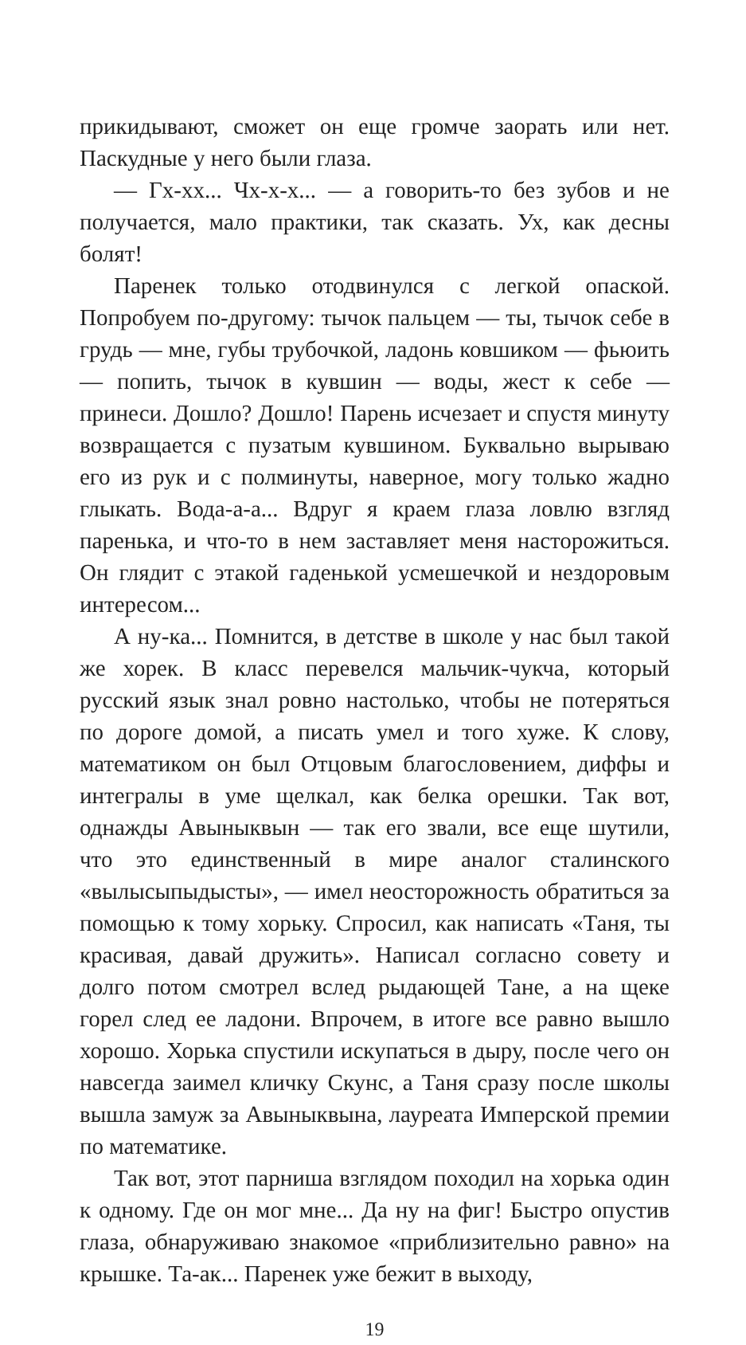прикидывают, сможет он еще громче заорать или нет. Паскудные у него были глаза.
— Гх-хх... Чх-х-х... — а говорить-то без зубов и не получается, мало практики, так сказать. Ух, как десны болят!
Паренек только отодвинулся с легкой опаской. Попробуем по-другому: тычок пальцем — ты, тычок себе в грудь — мне, губы трубочкой, ладонь ковшиком — фьюить — попить, тычок в кувшин — воды, жест к себе — принеси. Дошло? Дошло! Парень исчезает и спустя минуту возвращается с пузатым кувшином. Буквально вырываю его из рук и с полминуты, наверное, могу только жадно глыкать. Вода-а-а... Вдруг я краем глаза ловлю взгляд паренька, и что-то в нем заставляет меня насторожиться. Он глядит с этакой гаденькой усмешечкой и нездоровым интересом...
А ну-ка... Помнится, в детстве в школе у нас был такой же хорек. В класс перевелся мальчик-чукча, который русский язык знал ровно настолько, чтобы не потеряться по дороге домой, а писать умел и того хуже. К слову, математиком он был Отцовым благословением, диффы и интегралы в уме щелкал, как белка орешки. Так вот, однажды Авыныквын — так его звали, все еще шутили, что это единственный в мире аналог сталинского «вылысыпыдысты», — имел неосторожность обратиться за помощью к тому хорьку. Спросил, как написать «Таня, ты красивая, давай дружить». Написал согласно совету и долго потом смотрел вслед рыдающей Тане, а на щеке горел след ее ладони. Впрочем, в итоге все равно вышло хорошо. Хорька спустили искупаться в дыру, после чего он навсегда заимел кличку Скунс, а Таня сразу после школы вышла замуж за Авыныквына, лауреата Имперской премии по математике.
Так вот, этот парниша взглядом походил на хорька один к одному. Где он мог мне... Да ну на фиг! Быстро опустив глаза, обнаруживаю знакомое «приблизительно равно» на крышке. Та-ак... Паренек уже бежит в выходу,
19